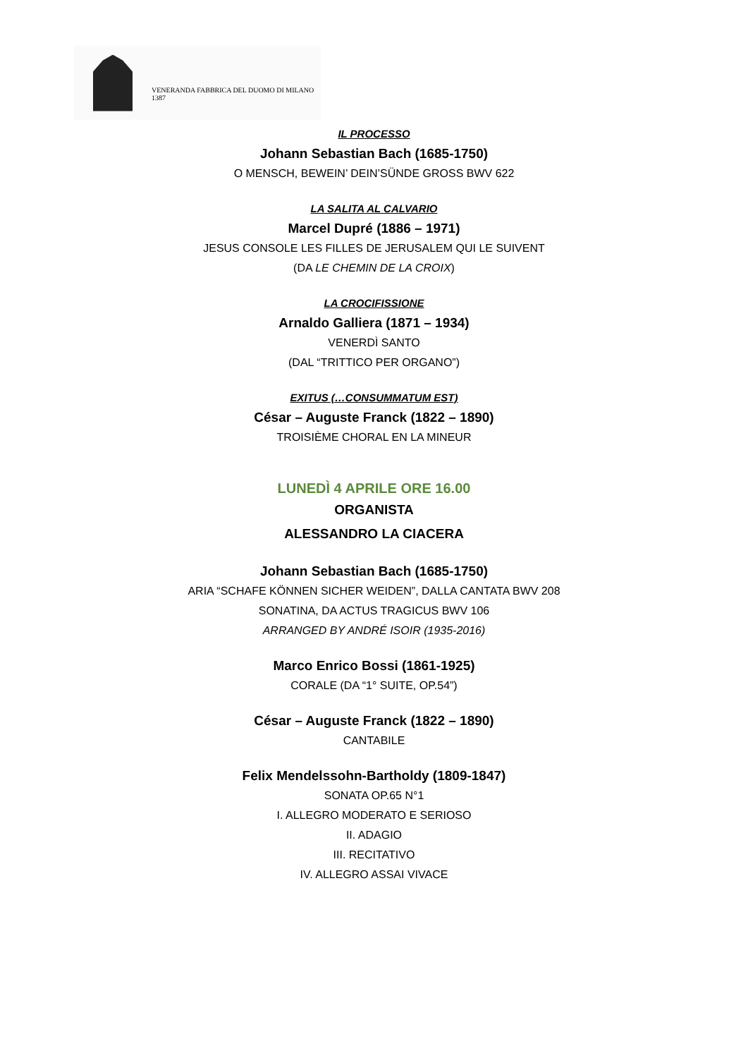VENERANDA FABBRICA DEL DUOMO DI MILANO
1387
IL PROCESSO
Johann Sebastian Bach (1685-1750)
O MENSCH, BEWEIN’ DEIN’SÜNDE GROSS BWV 622
LA SALITA AL CALVARIO
Marcel Dupré (1886 – 1971)
JESUS CONSOLE LES FILLES DE JERUSALEM QUI LE SUIVENT
(DA LE CHEMIN DE LA CROIX)
LA CROCIFISSIONE
Arnaldo Galliera (1871 – 1934)
VENERDÌ SANTO
(DAL “TRITTICO PER ORGANO”)
EXITUS (…CONSUMMATUM EST)
César – Auguste Franck (1822 – 1890)
TROISIÈME CHORAL EN LA MINEUR
LUNEDÌ 4 APRILE ORE 16.00
ORGANISTA
ALESSANDRO LA CIACERA
Johann Sebastian Bach (1685-1750)
ARIA “SCHAFE KÖNNEN SICHER WEIDEN”, DALLA CANTATA BWV 208
SONATINA, DA ACTUS TRAGICUS BWV 106
ARRANGED BY ANDRÉ ISOIR (1935-2016)
Marco Enrico Bossi (1861-1925)
CORALE (DA “1° SUITE, OP.54”)
César – Auguste Franck (1822 – 1890)
CANTABILE
Felix Mendelssohn-Bartholdy (1809-1847)
SONATA OP.65 N°1
I. ALLEGRO MODERATO E SERIOSO
II. ADAGIO
III. RECITATIVO
IV. ALLEGRO ASSAI VIVACE